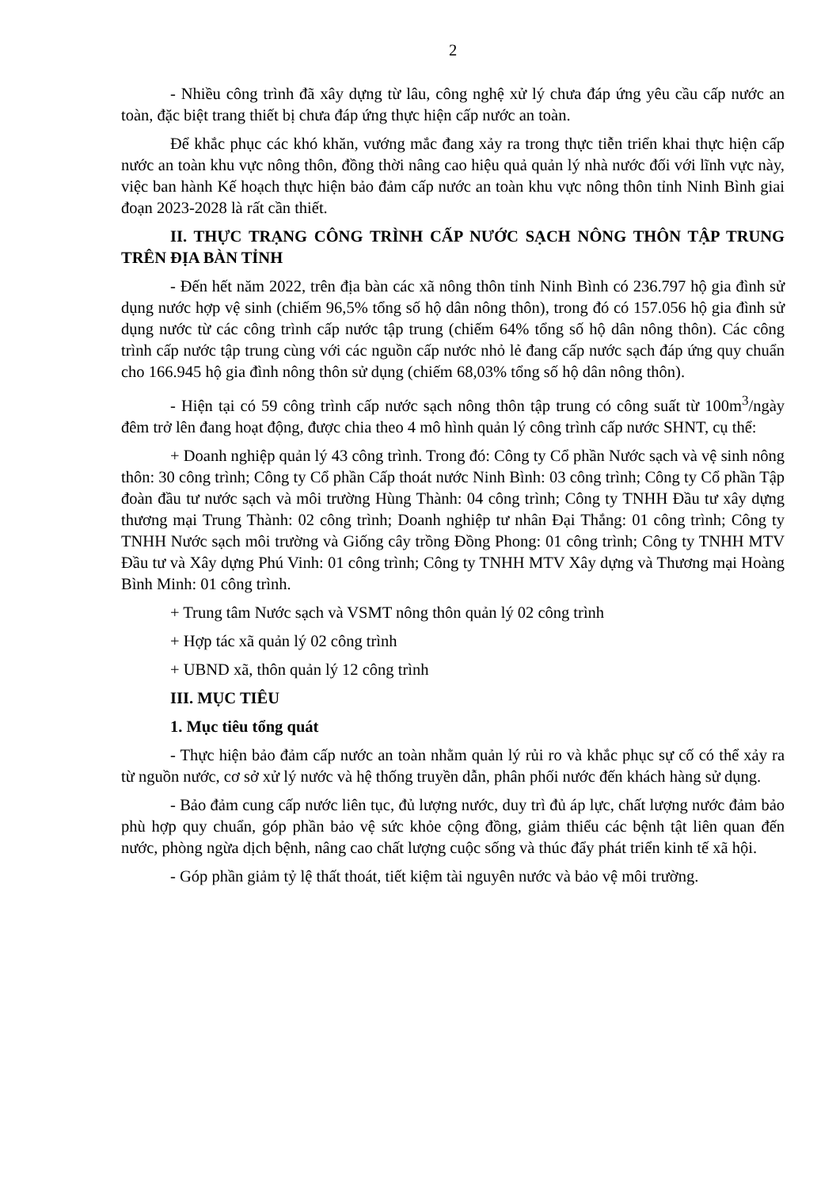2
- Nhiều công trình đã xây dựng từ lâu, công nghệ xử lý chưa đáp ứng yêu cầu cấp nước an toàn, đặc biệt trang thiết bị chưa đáp ứng thực hiện cấp nước an toàn.
Để khắc phục các khó khăn, vướng mắc đang xảy ra trong thực tiễn triển khai thực hiện cấp nước an toàn khu vực nông thôn, đồng thời nâng cao hiệu quả quản lý nhà nước đối với lĩnh vực này, việc ban hành Kế hoạch thực hiện bảo đảm cấp nước an toàn khu vực nông thôn tỉnh Ninh Bình giai đoạn 2023-2028 là rất cần thiết.
II. THỰC TRẠNG CÔNG TRÌNH CẤP NƯỚC SẠCH NÔNG THÔN TẬP TRUNG TRÊN ĐỊA BÀN TỈNH
- Đến hết năm 2022, trên địa bàn các xã nông thôn tỉnh Ninh Bình có 236.797 hộ gia đình sử dụng nước hợp vệ sinh (chiếm 96,5% tổng số hộ dân nông thôn), trong đó có 157.056 hộ gia đình sử dụng nước từ các công trình cấp nước tập trung (chiếm 64% tổng số hộ dân nông thôn). Các công trình cấp nước tập trung cùng với các nguồn cấp nước nhỏ lẻ đang cấp nước sạch đáp ứng quy chuẩn cho 166.945 hộ gia đình nông thôn sử dụng (chiếm 68,03% tổng số hộ dân nông thôn).
- Hiện tại có 59 công trình cấp nước sạch nông thôn tập trung có công suất từ 100m<sup>3</sup>/ngày đêm trở lên đang hoạt động, được chia theo 4 mô hình quản lý công trình cấp nước SHNT, cụ thể:
+ Doanh nghiệp quản lý 43 công trình. Trong đó: Công ty Cổ phần Nước sạch và vệ sinh nông thôn: 30 công trình; Công ty Cổ phần Cấp thoát nước Ninh Bình: 03 công trình; Công ty Cổ phần Tập đoàn đầu tư nước sạch và môi trường Hùng Thành: 04 công trình; Công ty TNHH Đầu tư xây dựng thương mại Trung Thành: 02 công trình; Doanh nghiệp tư nhân Đại Thắng: 01 công trình; Công ty TNHH Nước sạch môi trường và Giống cây trồng Đồng Phong: 01 công trình; Công ty TNHH MTV Đầu tư và Xây dựng Phú Vinh: 01 công trình; Công ty TNHH MTV Xây dựng và Thương mại Hoàng Bình Minh: 01 công trình.
+ Trung tâm Nước sạch và VSMT nông thôn quản lý 02 công trình
+ Hợp tác xã quản lý 02 công trình
+ UBND xã, thôn quản lý 12 công trình
III. MỤC TIÊU
1. Mục tiêu tổng quát
- Thực hiện bảo đảm cấp nước an toàn nhằm quản lý rủi ro và khắc phục sự cố có thể xảy ra từ nguồn nước, cơ sở xử lý nước và hệ thống truyền dẫn, phân phối nước đến khách hàng sử dụng.
- Bảo đảm cung cấp nước liên tục, đủ lượng nước, duy trì đủ áp lực, chất lượng nước đảm bảo phù hợp quy chuẩn, góp phần bảo vệ sức khỏe cộng đồng, giảm thiểu các bệnh tật liên quan đến nước, phòng ngừa dịch bệnh, nâng cao chất lượng cuộc sống và thúc đẩy phát triển kinh tế xã hội.
- Góp phần giảm tỷ lệ thất thoát, tiết kiệm tài nguyên nước và bảo vệ môi trường.